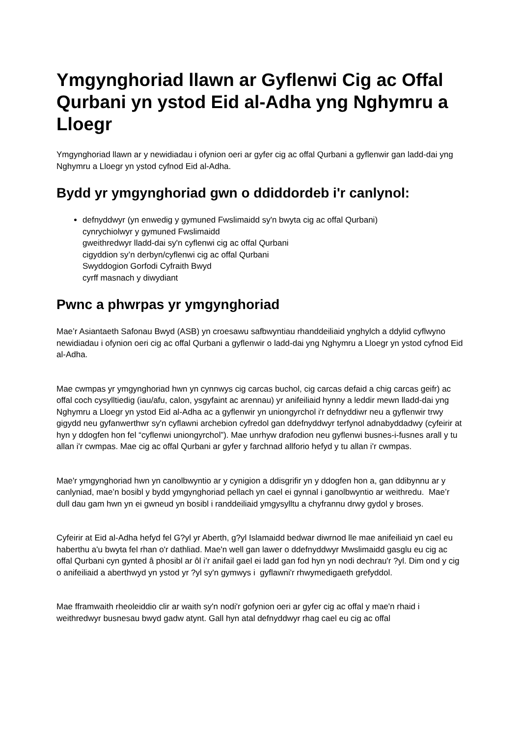Ymgynghoriad llawn ar Gyflenwi Cig ac Offal Qurbani yn ystod Eid al-Adha yng Nghymru a Lloegr
Ymgynghoriad llawn ar y newidiadau i ofynion oeri ar gyfer cig ac offal Qurbani a gyflenwir gan ladd-dai yng Nghymru a Lloegr yn ystod cyfnod Eid al-Adha.
Bydd yr ymgynghoriad gwn o ddiddordeb i'r canlynol:
defnyddwyr (yn enwedig y gymuned Fwslimaidd sy'n bwyta cig ac offal Qurbani)
cynrychiolwyr y gymuned Fwslimaidd
gweithredwyr lladd-dai sy'n cyflenwi cig ac offal Qurbani
cigyddion sy’n derbyn/cyflenwi cig ac offal Qurbani
Swyddogion Gorfodi Cyfraith Bwyd
cyrff masnach y diwydiant
Pwnc a phwrpas yr ymgynghoriad
Mae’r Asiantaeth Safonau Bwyd (ASB) yn croesawu safbwyntiau rhanddeiliaid ynghylch a ddylid cyflwyno newidiadau i ofynion oeri cig ac offal Qurbani a gyflenwir o ladd-dai yng Nghymru a Lloegr yn ystod cyfnod Eid al-Adha.
Mae cwmpas yr ymgynghoriad hwn yn cynnwys cig carcas buchol, cig carcas defaid a chig carcas geifr) ac offal coch cysylltiedig (iau/afu, calon, ysgyfaint ac arennau) yr anifeiliaid hynny a leddir mewn lladd-dai yng Nghymru a Lloegr yn ystod Eid al-Adha ac a gyflenwir yn uniongyrchol i'r defnyddiwr neu a gyflenwir trwy gigydd neu gyfanwerthwr sy'n cyflawni archebion cyfredol gan ddefnyddwyr terfynol adnabyddadwy (cyfeirir at hyn y ddogfen hon fel “cyflenwi uniongyrchol”). Mae unrhyw drafodion neu gyflenwi busnes-i-fusnes arall y tu allan i'r cwmpas. Mae cig ac offal Qurbani ar gyfer y farchnad allforio hefyd y tu allan i'r cwmpas.
Mae'r ymgynghoriad hwn yn canolbwyntio ar y cynigion a ddisgrifir yn y ddogfen hon a, gan ddibynnu ar y canlyniad, mae’n bosibl y bydd ymgynghoriad pellach yn cael ei gynnal i ganolbwyntio ar weithredu. Mae’r dull dau gam hwn yn ei gwneud yn bosibl i randdeiliaid ymgysylltu a chyfrannu drwy gydol y broses.
Cyfeirir at Eid al-Adha hefyd fel G?yl yr Aberth, g?yl Islamaidd bedwar diwrnod lle mae anifeiliaid yn cael eu haberthu a'u bwyta fel rhan o'r dathliad. Mae'n well gan lawer o ddefnyddwyr Mwslimaidd gasglu eu cig ac offal Qurbani cyn gynted â phosibl ar ôl i’r anifail gael ei ladd gan fod hyn yn nodi dechrau'r ?yl. Dim ond y cig o anifeiliaid a aberthwyd yn ystod yr ?yl sy'n gymwys i gyflawni'r rhwymedigaeth grefyddol.
Mae fframwaith rheoleiddio clir ar waith sy'n nodi'r gofynion oeri ar gyfer cig ac offal y mae'n rhaid i weithredwyr busnesau bwyd gadw atynt. Gall hyn atal defnyddwyr rhag cael eu cig ac offal